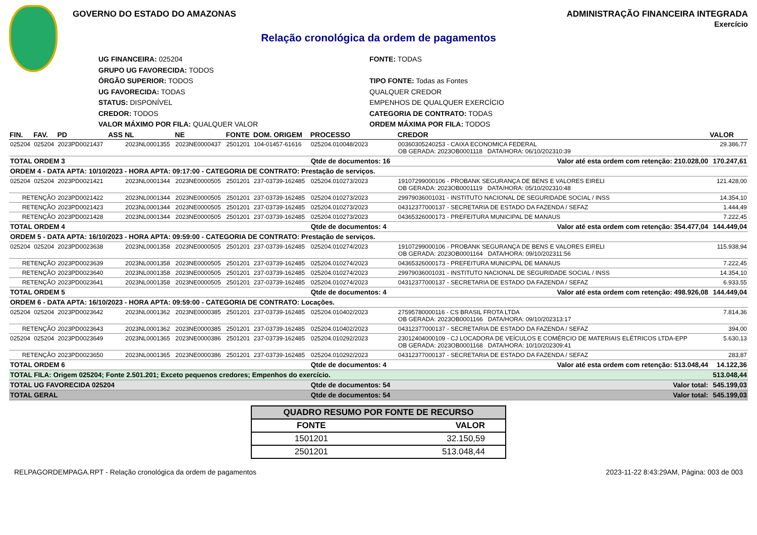GOVERNO DO ESTADO DO AMAZONAS ADMINISTRAÇÃO FINANCEIRA INTEGRADA
Exercício
Relação cronológica da ordem de pagamentos
UG FINANCEIRA: 025204
GRUPO UG FAVORECIDA: TODOS
ÓRGÃO SUPERIOR: TODOS
UG FAVORECIDA: TODAS
STATUS: DISPONÍVEL
CREDOR: TODOS
VALOR MÁXIMO POR FILA: QUALQUER VALOR
FONTE: TODAS
TIPO FONTE: Todas as Fontes
QUALQUER CREDOR
EMPENHOS DE QUALQUER EXERCÍCIO
CATEGORIA DE CONTRATO: TODAS
ORDEM MÁXIMA POR FILA: TODOS
| FIN. | FAV. | PD | ASS | NL | NE | FONTE | DOM. ORIGEM | PROCESSO | CREDOR | VALOR |
| --- | --- | --- | --- | --- | --- | --- | --- | --- | --- | --- |
| 025204 | 025204 | 2023PD0021437 | | 2023NL0001355 | 2023NE0000437 | 2501201 | 104-01457-61616 | 025204.010048/2023 | 00360305240253 - CAIXA ECONOMICA FEDERAL OB GERADA: 2023OB0001118 DATA/HORA: 06/10/202310:39 | 29.386,77 |
| TOTAL ORDEM 3 | | | | | | | | Qtde de documentos: 16 | Valor até esta ordem com retenção: 210.028,00 | 170.247,61 |
| ORDEM 4 - DATA APTA: 10/10/2023 - HORA APTA: 09:17:00 - CATEGORIA DE CONTRATO: Prestação de serviços. | | | | | | | | | | |
| 025204 | 025204 | 2023PD0021421 | | 2023NL0001344 | 2023NE0000505 | 2501201 | 237-03739-162485 | 025204.010273/2023 | 19107299000106 - PROBANK SEGURANÇA DE BENS E VALORES EIRELI OB GERADA: 2023OB0001119 DATA/HORA: 05/10/202310:48 | 121.428,00 |
| RETENÇÃO | | 2023PD0021422 | | 2023NL0001344 | 2023NE0000505 | 2501201 | 237-03739-162485 | 025204.010273/2023 | 29979036001031 - INSTITUTO NACIONAL DE SEGURIDADE SOCIAL / INSS | 14.354,10 |
| RETENÇÃO | | 2023PD0021423 | | 2023NL0001344 | 2023NE0000505 | 2501201 | 237-03739-162485 | 025204.010273/2023 | 04312377000137 - SECRETARIA DE ESTADO DA FAZENDA / SEFAZ | 1.444,49 |
| RETENÇÃO | | 2023PD0021428 | | 2023NL0001344 | 2023NE0000505 | 2501201 | 237-03739-162485 | 025204.010273/2023 | 04365326000173 - PREFEITURA MUNICIPAL DE MANAUS | 7.222,45 |
| TOTAL ORDEM 4 | | | | | | | | Qtde de documentos: 4 | Valor até esta ordem com retenção: 354.477,04 | 144.449,04 |
| ORDEM 5 - DATA APTA: 16/10/2023 - HORA APTA: 09:59:00 - CATEGORIA DE CONTRATO: Prestação de serviços. | | | | | | | | | | |
| 025204 | 025204 | 2023PD0023638 | | 2023NL0001358 | 2023NE0000505 | 2501201 | 237-03739-162485 | 025204.010274/2023 | 19107299000106 - PROBANK SEGURANÇA DE BENS E VALORES EIRELI OB GERADA: 2023OB0001164 DATA/HORA: 09/10/202311:56 | 115.938,94 |
| RETENÇÃO | | 2023PD0023639 | | 2023NL0001358 | 2023NE0000505 | 2501201 | 237-03739-162485 | 025204.010274/2023 | 04365326000173 - PREFEITURA MUNICIPAL DE MANAUS | 7.222,45 |
| RETENÇÃO | | 2023PD0023640 | | 2023NL0001358 | 2023NE0000505 | 2501201 | 237-03739-162485 | 025204.010274/2023 | 29979036001031 - INSTITUTO NACIONAL DE SEGURIDADE SOCIAL / INSS | 14.354,10 |
| RETENÇÃO | | 2023PD0023641 | | 2023NL0001358 | 2023NE0000505 | 2501201 | 237-03739-162485 | 025204.010274/2023 | 04312377000137 - SECRETARIA DE ESTADO DA FAZENDA / SEFAZ | 6.933,55 |
| TOTAL ORDEM 5 | | | | | | | | Qtde de documentos: 4 | Valor até esta ordem com retenção: 498.926,08 | 144.449,04 |
| ORDEM 6 - DATA APTA: 16/10/2023 - HORA APTA: 09:59:00 - CATEGORIA DE CONTRATO: Locações. | | | | | | | | | | |
| 025204 | 025204 | 2023PD0023642 | | 2023NL0001362 | 2023NE0000385 | 2501201 | 237-03739-162485 | 025204.010402/2023 | 27595780000116 - CS BRASIL FROTA LTDA OB GERADA: 2023OB0001166 DATA/HORA: 09/10/202313:17 | 7.814,36 |
| RETENÇÃO | | 2023PD0023643 | | 2023NL0001362 | 2023NE0000385 | 2501201 | 237-03739-162485 | 025204.010402/2023 | 04312377000137 - SECRETARIA DE ESTADO DA FAZENDA / SEFAZ | 394,00 |
| 025204 | 025204 | 2023PD0023649 | | 2023NL0001365 | 2023NE0000386 | 2501201 | 237-03739-162485 | 025204.010292/2023 | 23012404000109 - CJ LOCADORA DE VEÍCULOS E COMÉRCIO DE MATERIAIS ELÉTRICOS LTDA-EPP OB GERADA: 2023OB0001168 DATA/HORA: 10/10/202309:41 | 5.630,13 |
| RETENÇÃO | | 2023PD0023650 | | 2023NL0001365 | 2023NE0000386 | 2501201 | 237-03739-162485 | 025204.010292/2023 | 04312377000137 - SECRETARIA DE ESTADO DA FAZENDA / SEFAZ | 283,87 |
| TOTAL ORDEM 6 | | | | | | | | Qtde de documentos: 4 | Valor até esta ordem com retenção: 513.048,44 | 14.122,36 |
| TOTAL FILA: Origem 025204; Fonte 2.501.201; Exceto pequenos credores; Empenhos do exercício. | | | | | | | | | | 513.048,44 |
| TOTAL UG FAVORECIDA 025204 | | | | | | | | Qtde de documentos: 54 | Valor total: | 545.199,03 |
| TOTAL GERAL | | | | | | | | Qtde de documentos: 54 | Valor total: | 545.199,03 |
| QUADRO RESUMO POR FONTE DE RECURSO | |
| --- | --- |
| FONTE | VALOR |
| 1501201 | 32.150,59 |
| 2501201 | 513.048,44 |
RELPAGORDEMPAGA.RPT - Relação cronológica da ordem de pagamentos 2023-11-22 8:43:29AM, Página: 003 de 003